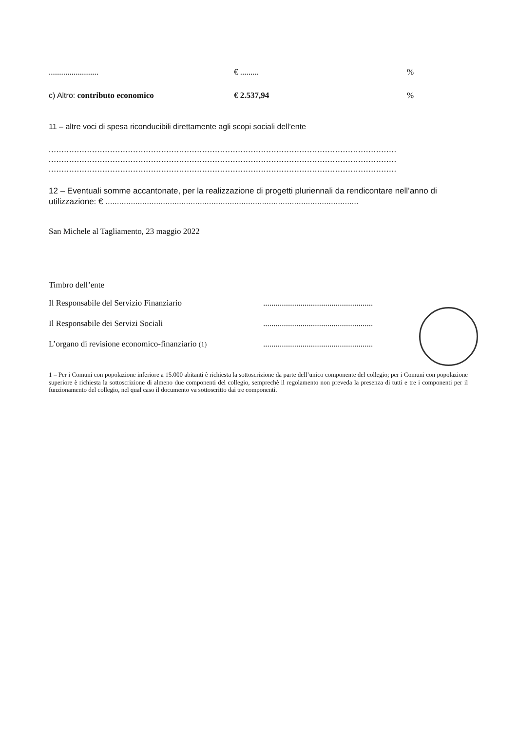........................ € ......... %
c) Altro: contributo economico € 2.537,94 %
11 – altre voci di spesa riconducibili direttamente agli scopi sociali dell’ente
........................................................................................................................................
........................................................................................................................................
........................................................................................................................................
12 – Eventuali somme accantonate, per la realizzazione di progetti pluriennali da rendicontare nell’anno di utilizzazione: € ..............................................................................................................
San Michele al Tagliamento, 23 maggio 2022
Timbro dell’ente
Il Responsabile del Servizio Finanziario .....................................................
Il Responsabile dei Servizi Sociali .....................................................
L’organo di revisione economico-finanziario (1)
.....................................................
1 – Per i Comuni con popolazione inferiore a 15.000 abitanti è richiesta la sottoscrizione da parte dell’unico componente del collegio; per i Comuni con popolazione superiore è richiesta la sottoscrizione di almeno due componenti del collegio, semprechè il regolamento non preveda la presenza di tutti e tre i componenti per il funzionamento del collegio, nel qual caso il documento va sottoscritto dai tre componenti.